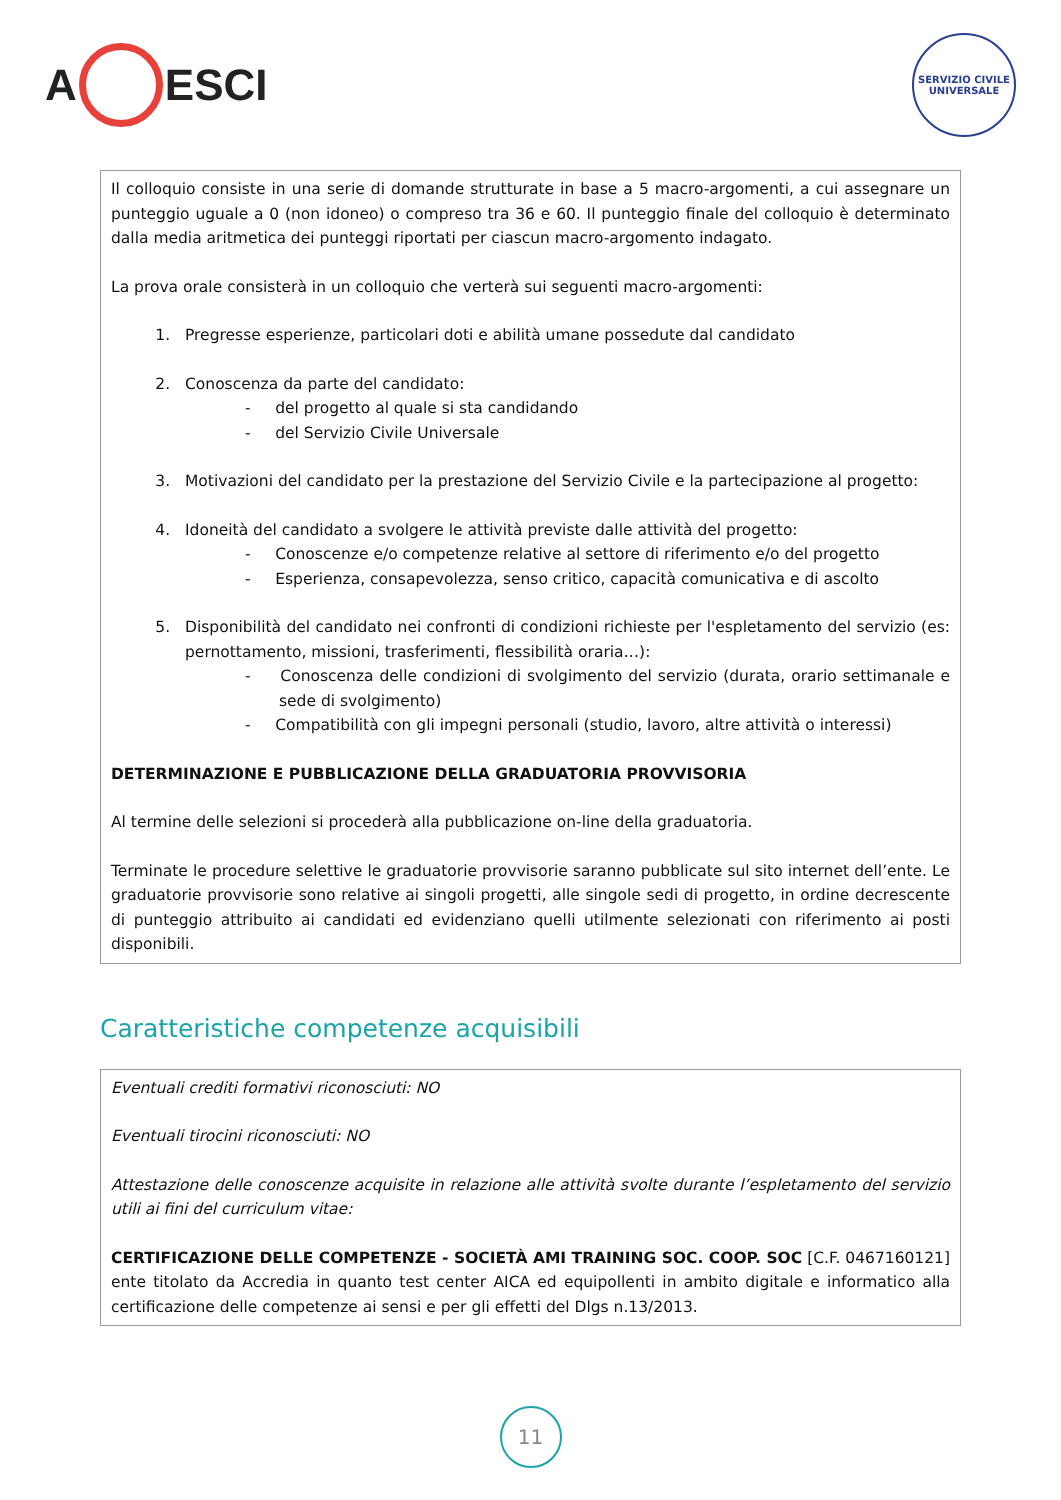A ESCI
SERVIZIO CIVILE UNIVERSALE
Il colloquio consiste in una serie di domande strutturate in base a 5 macro-argomenti, a cui assegnare un punteggio uguale a 0 (non idoneo) o compreso tra 36 e 60. Il punteggio finale del colloquio è determinato dalla media aritmetica dei punteggi riportati per ciascun macro-argomento indagato.
La prova orale consisterà in un colloquio che verterà sui seguenti macro-argomenti:
1. Pregresse esperienze, particolari doti e abilità umane possedute dal candidato
2. Conoscenza da parte del candidato:
- del progetto al quale si sta candidando
- del Servizio Civile Universale
3. Motivazioni del candidato per la prestazione del Servizio Civile e la partecipazione al progetto:
4. Idoneità del candidato a svolgere le attività previste dalle attività del progetto:
- Conoscenze e/o competenze relative al settore di riferimento e/o del progetto
- Esperienza, consapevolezza, senso critico, capacità comunicativa e di ascolto
5. Disponibilità del candidato nei confronti di condizioni richieste per l'espletamento del servizio (es: pernottamento, missioni, trasferimenti, flessibilità oraria…):
- Conoscenza delle condizioni di svolgimento del servizio (durata, orario settimanale e sede di svolgimento)
- Compatibilità con gli impegni personali (studio, lavoro, altre attività o interessi)
DETERMINAZIONE E PUBBLICAZIONE DELLA GRADUATORIA PROVVISORIA
Al termine delle selezioni si procederà alla pubblicazione on-line della graduatoria.
Terminate le procedure selettive le graduatorie provvisorie saranno pubblicate sul sito internet dell’ente. Le graduatorie provvisorie sono relative ai singoli progetti, alle singole sedi di progetto, in ordine decrescente di punteggio attribuito ai candidati ed evidenziano quelli utilmente selezionati con riferimento ai posti disponibili.
Caratteristiche competenze acquisibili
Eventuali crediti formativi riconosciuti: NO
Eventuali tirocini riconosciuti: NO
Attestazione delle conoscenze acquisite in relazione alle attività svolte durante l’espletamento del servizio utili ai fini del curriculum vitae:
CERTIFICAZIONE DELLE COMPETENZE - SOCIETÀ AMI TRAINING SOC. COOP. SOC [C.F. 0467160121] ente titolato da Accredia in quanto test center AICA ed equipollenti in ambito digitale e informatico alla certificazione delle competenze ai sensi e per gli effetti del Dlgs n.13/2013.
11